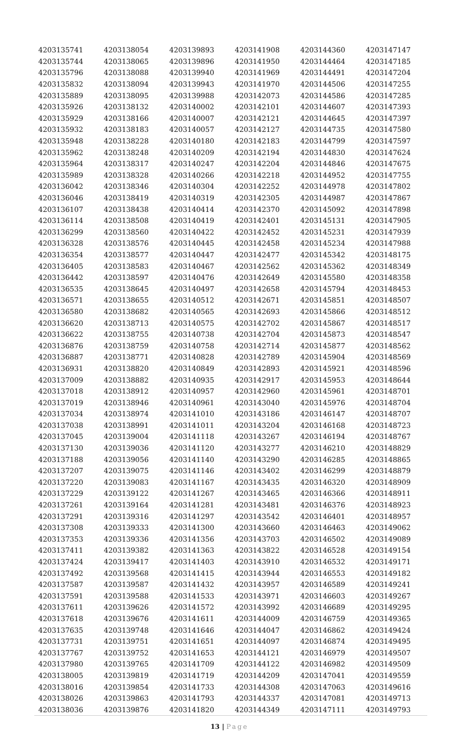| 4203135741 | 4203138054 | 4203139893 | 4203141908 | 4203144360 | 4203147147 |
| 4203135744 | 4203138065 | 4203139896 | 4203141950 | 4203144464 | 4203147185 |
| 4203135796 | 4203138088 | 4203139940 | 4203141969 | 4203144491 | 4203147204 |
| 4203135832 | 4203138094 | 4203139943 | 4203141970 | 4203144506 | 4203147255 |
| 4203135889 | 4203138095 | 4203139988 | 4203142073 | 4203144586 | 4203147285 |
| 4203135926 | 4203138132 | 4203140002 | 4203142101 | 4203144607 | 4203147393 |
| 4203135929 | 4203138166 | 4203140007 | 4203142121 | 4203144645 | 4203147397 |
| 4203135932 | 4203138183 | 4203140057 | 4203142127 | 4203144735 | 4203147580 |
| 4203135948 | 4203138228 | 4203140180 | 4203142183 | 4203144799 | 4203147597 |
| 4203135962 | 4203138248 | 4203140209 | 4203142194 | 4203144830 | 4203147624 |
| 4203135964 | 4203138317 | 4203140247 | 4203142204 | 4203144846 | 4203147675 |
| 4203135989 | 4203138328 | 4203140266 | 4203142218 | 4203144952 | 4203147755 |
| 4203136042 | 4203138346 | 4203140304 | 4203142252 | 4203144978 | 4203147802 |
| 4203136046 | 4203138419 | 4203140319 | 4203142305 | 4203144987 | 4203147867 |
| 4203136107 | 4203138438 | 4203140414 | 4203142370 | 4203145092 | 4203147898 |
| 4203136114 | 4203138508 | 4203140419 | 4203142401 | 4203145131 | 4203147905 |
| 4203136299 | 4203138560 | 4203140422 | 4203142452 | 4203145231 | 4203147939 |
| 4203136328 | 4203138576 | 4203140445 | 4203142458 | 4203145234 | 4203147988 |
| 4203136354 | 4203138577 | 4203140447 | 4203142477 | 4203145342 | 4203148175 |
| 4203136405 | 4203138583 | 4203140467 | 4203142562 | 4203145362 | 4203148349 |
| 4203136442 | 4203138597 | 4203140476 | 4203142649 | 4203145580 | 4203148358 |
| 4203136535 | 4203138645 | 4203140497 | 4203142658 | 4203145794 | 4203148453 |
| 4203136571 | 4203138655 | 4203140512 | 4203142671 | 4203145851 | 4203148507 |
| 4203136580 | 4203138682 | 4203140565 | 4203142693 | 4203145866 | 4203148512 |
| 4203136620 | 4203138713 | 4203140575 | 4203142702 | 4203145867 | 4203148517 |
| 4203136622 | 4203138755 | 4203140738 | 4203142704 | 4203145873 | 4203148547 |
| 4203136876 | 4203138759 | 4203140758 | 4203142714 | 4203145877 | 4203148562 |
| 4203136887 | 4203138771 | 4203140828 | 4203142789 | 4203145904 | 4203148569 |
| 4203136931 | 4203138820 | 4203140849 | 4203142893 | 4203145921 | 4203148596 |
| 4203137009 | 4203138882 | 4203140935 | 4203142917 | 4203145953 | 4203148644 |
| 4203137018 | 4203138912 | 4203140957 | 4203142960 | 4203145961 | 4203148701 |
| 4203137019 | 4203138946 | 4203140961 | 4203143040 | 4203145976 | 4203148704 |
| 4203137034 | 4203138974 | 4203141010 | 4203143186 | 4203146147 | 4203148707 |
| 4203137038 | 4203138991 | 4203141011 | 4203143204 | 4203146168 | 4203148723 |
| 4203137045 | 4203139004 | 4203141118 | 4203143267 | 4203146194 | 4203148767 |
| 4203137130 | 4203139036 | 4203141120 | 4203143277 | 4203146210 | 4203148829 |
| 4203137188 | 4203139056 | 4203141140 | 4203143290 | 4203146285 | 4203148865 |
| 4203137207 | 4203139075 | 4203141146 | 4203143402 | 4203146299 | 4203148879 |
| 4203137220 | 4203139083 | 4203141167 | 4203143435 | 4203146320 | 4203148909 |
| 4203137229 | 4203139122 | 4203141267 | 4203143465 | 4203146366 | 4203148911 |
| 4203137261 | 4203139164 | 4203141281 | 4203143481 | 4203146376 | 4203148923 |
| 4203137291 | 4203139316 | 4203141297 | 4203143542 | 4203146401 | 4203148957 |
| 4203137308 | 4203139333 | 4203141300 | 4203143660 | 4203146463 | 4203149062 |
| 4203137353 | 4203139336 | 4203141356 | 4203143703 | 4203146502 | 4203149089 |
| 4203137411 | 4203139382 | 4203141363 | 4203143822 | 4203146528 | 4203149154 |
| 4203137424 | 4203139417 | 4203141403 | 4203143910 | 4203146532 | 4203149171 |
| 4203137492 | 4203139568 | 4203141415 | 4203143944 | 4203146553 | 4203149182 |
| 4203137587 | 4203139587 | 4203141432 | 4203143957 | 4203146589 | 4203149241 |
| 4203137591 | 4203139588 | 4203141533 | 4203143971 | 4203146603 | 4203149267 |
| 4203137611 | 4203139626 | 4203141572 | 4203143992 | 4203146689 | 4203149295 |
| 4203137618 | 4203139676 | 4203141611 | 4203144009 | 4203146759 | 4203149365 |
| 4203137635 | 4203139748 | 4203141646 | 4203144047 | 4203146862 | 4203149424 |
| 4203137731 | 4203139751 | 4203141651 | 4203144097 | 4203146874 | 4203149495 |
| 4203137767 | 4203139752 | 4203141653 | 4203144121 | 4203146979 | 4203149507 |
| 4203137980 | 4203139765 | 4203141709 | 4203144122 | 4203146982 | 4203149509 |
| 4203138005 | 4203139819 | 4203141719 | 4203144209 | 4203147041 | 4203149559 |
| 4203138016 | 4203139854 | 4203141733 | 4203144308 | 4203147063 | 4203149616 |
| 4203138026 | 4203139863 | 4203141793 | 4203144337 | 4203147081 | 4203149713 |
| 4203138036 | 4203139876 | 4203141820 | 4203144349 | 4203147111 | 4203149793 |
13 | Page